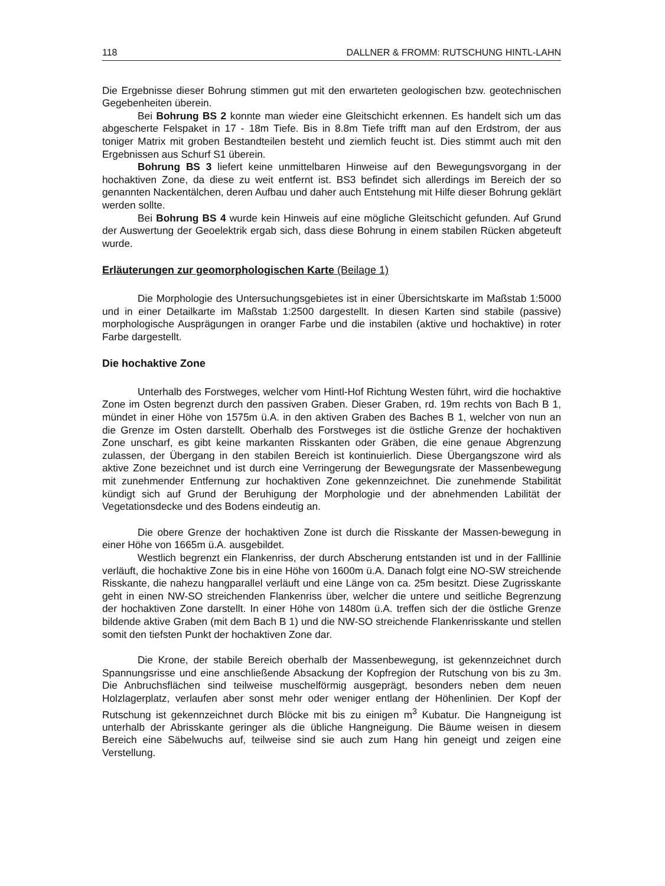118 DALLNER & FROMM: RUTSCHUNG HINTL-LAHN
Die Ergebnisse dieser Bohrung stimmen gut mit den erwarteten geologischen bzw. geotechnischen Gegebenheiten überein.
Bei Bohrung BS 2 konnte man wieder eine Gleitschicht erkennen. Es handelt sich um das abgescherte Felspaket in 17 - 18m Tiefe. Bis in 8.8m Tiefe trifft man auf den Erdstrom, der aus toniger Matrix mit groben Bestandteilen besteht und ziemlich feucht ist. Dies stimmt auch mit den Ergebnissen aus Schurf S1 überein.
Bohrung BS 3 liefert keine unmittelbaren Hinweise auf den Bewegungsvorgang in der hochaktiven Zone, da diese zu weit entfernt ist. BS3 befindet sich allerdings im Bereich der so genannten Nackentälchen, deren Aufbau und daher auch Entstehung mit Hilfe dieser Bohrung geklärt werden sollte.
Bei Bohrung BS 4 wurde kein Hinweis auf eine mögliche Gleitschicht gefunden. Auf Grund der Auswertung der Geoelektrik ergab sich, dass diese Bohrung in einem stabilen Rücken abgeteuft wurde.
Erläuterungen zur geomorphologischen Karte (Beilage 1)
Die Morphologie des Untersuchungsgebietes ist in einer Übersichtskarte im Maßstab 1:5000 und in einer Detailkarte im Maßstab 1:2500 dargestellt. In diesen Karten sind stabile (passive) morphologische Ausprägungen in oranger Farbe und die instabilen (aktive und hochaktive) in roter Farbe dargestellt.
Die hochaktive Zone
Unterhalb des Forstweges, welcher vom Hintl-Hof Richtung Westen führt, wird die hochaktive Zone im Osten begrenzt durch den passiven Graben. Dieser Graben, rd. 19m rechts von Bach B 1, mündet in einer Höhe von 1575m ü.A. in den aktiven Graben des Baches B 1, welcher von nun an die Grenze im Osten darstellt. Oberhalb des Forstweges ist die östliche Grenze der hochaktiven Zone unscharf, es gibt keine markanten Risskanten oder Gräben, die eine genaue Abgrenzung zulassen, der Übergang in den stabilen Bereich ist kontinuierlich. Diese Übergangszone wird als aktive Zone bezeichnet und ist durch eine Verringerung der Bewegungsrate der Massenbewegung mit zunehmender Entfernung zur hochaktiven Zone gekennzeichnet. Die zunehmende Stabilität kündigt sich auf Grund der Beruhigung der Morphologie und der abnehmenden Labilität der Vegetationsdecke und des Bodens eindeutig an.
Die obere Grenze der hochaktiven Zone ist durch die Risskante der Massen-bewegung in einer Höhe von 1665m ü.A. ausgebildet.
Westlich begrenzt ein Flankenriss, der durch Abscherung entstanden ist und in der Falllinie verläuft, die hochaktive Zone bis in eine Höhe von 1600m ü.A. Danach folgt eine NO-SW streichende Risskante, die nahezu hangparallel verläuft und eine Länge von ca. 25m besitzt. Diese Zugrisskante geht in einen NW-SO streichenden Flankenriss über, welcher die untere und seitliche Begrenzung der hochaktiven Zone darstellt. In einer Höhe von 1480m ü.A. treffen sich der die östliche Grenze bildende aktive Graben (mit dem Bach B 1) und die NW-SO streichende Flankenrisskante und stellen somit den tiefsten Punkt der hochaktiven Zone dar.
Die Krone, der stabile Bereich oberhalb der Massenbewegung, ist gekennzeichnet durch Spannungsrisse und eine anschließende Absackung der Kopfregion der Rutschung von bis zu 3m. Die Anbruchsflächen sind teilweise muschelförmig ausgeprägt, besonders neben dem neuen Holzlagerplatz, verlaufen aber sonst mehr oder weniger entlang der Höhenlinien. Der Kopf der Rutschung ist gekennzeichnet durch Blöcke mit bis zu einigen m<sup>3</sup> Kubatur. Die Hangneigung ist unterhalb der Abrisskante geringer als die übliche Hangneigung. Die Bäume weisen in diesem Bereich eine Säbelwuchs auf, teilweise sind sie auch zum Hang hin geneigt und zeigen eine Verstellung.